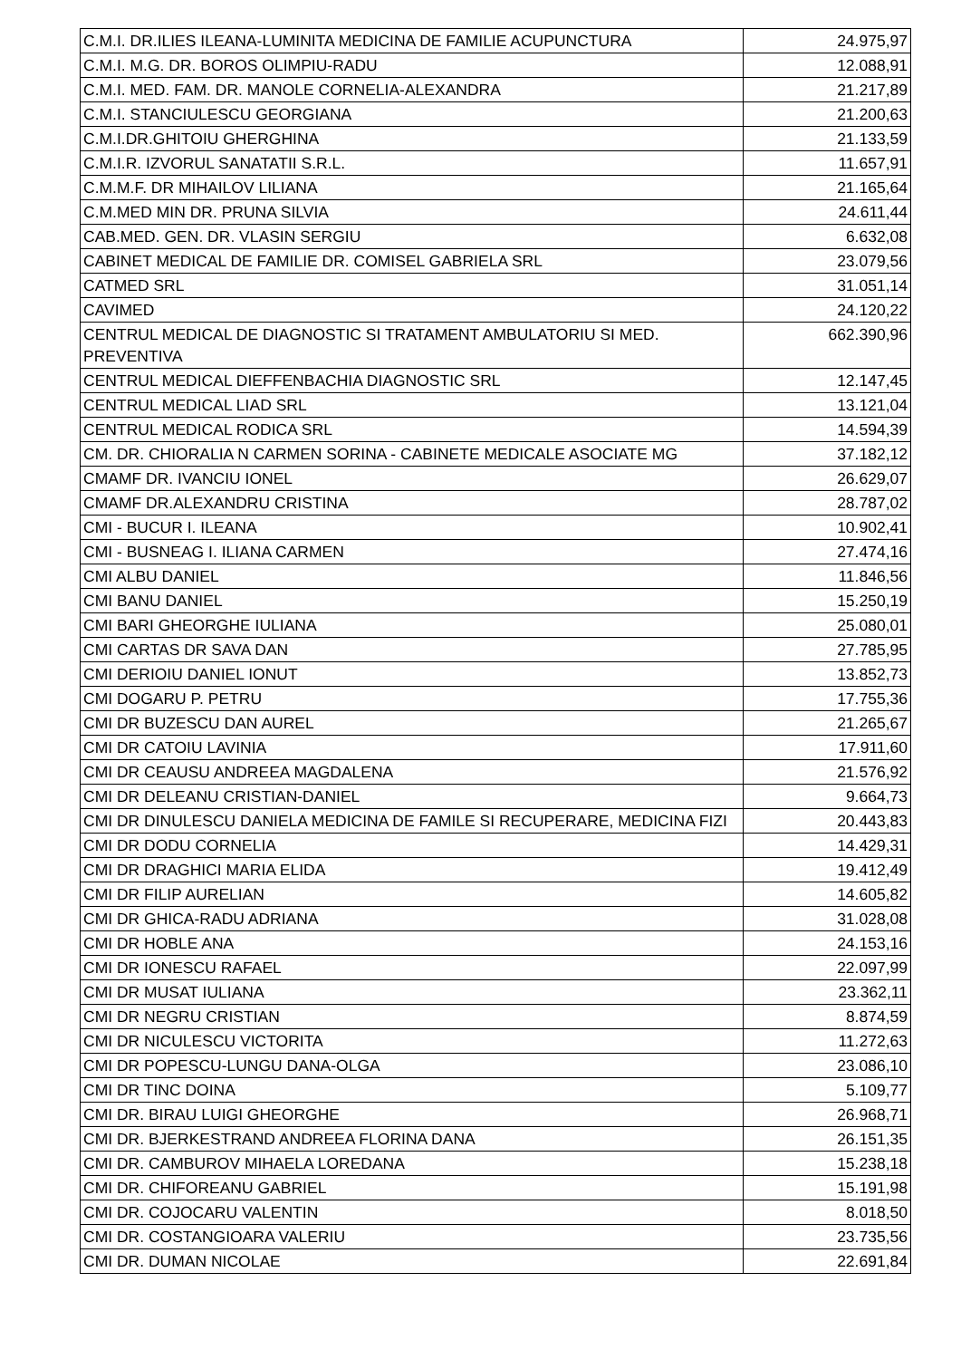| C.M.I. DR.ILIES ILEANA-LUMINITA MEDICINA DE FAMILIE ACUPUNCTURA | 24.975,97 |
| C.M.I. M.G. DR. BOROS OLIMPIU-RADU | 12.088,91 |
| C.M.I. MED. FAM. DR. MANOLE CORNELIA-ALEXANDRA | 21.217,89 |
| C.M.I. STANCIULESCU GEORGIANA | 21.200,63 |
| C.M.I.DR.GHITOIU GHERGHINA | 21.133,59 |
| C.M.I.R. IZVORUL SANATATII S.R.L. | 11.657,91 |
| C.M.M.F. DR MIHAILOV LILIANA | 21.165,64 |
| C.M.MED MIN DR. PRUNA SILVIA | 24.611,44 |
| CAB.MED. GEN. DR. VLASIN SERGIU | 6.632,08 |
| CABINET MEDICAL DE FAMILIE DR. COMISEL GABRIELA SRL | 23.079,56 |
| CATMED SRL | 31.051,14 |
| CAVIMED | 24.120,22 |
| CENTRUL MEDICAL DE DIAGNOSTIC SI TRATAMENT AMBULATORIU SI MED. PREVENTIVA | 662.390,96 |
| CENTRUL MEDICAL DIEFFENBACHIA DIAGNOSTIC SRL | 12.147,45 |
| CENTRUL MEDICAL LIAD SRL | 13.121,04 |
| CENTRUL MEDICAL RODICA SRL | 14.594,39 |
| CM. DR. CHIORALIA N CARMEN SORINA - CABINETE MEDICALE ASOCIATE MG | 37.182,12 |
| CMAMF DR. IVANCIU IONEL | 26.629,07 |
| CMAMF DR.ALEXANDRU CRISTINA | 28.787,02 |
| CMI - BUCUR I. ILEANA | 10.902,41 |
| CMI - BUSNEAG I. ILIANA CARMEN | 27.474,16 |
| CMI ALBU DANIEL | 11.846,56 |
| CMI BANU DANIEL | 15.250,19 |
| CMI BARI GHEORGHE IULIANA | 25.080,01 |
| CMI CARTAS DR SAVA DAN | 27.785,95 |
| CMI DERIOIU DANIEL IONUT | 13.852,73 |
| CMI DOGARU P. PETRU | 17.755,36 |
| CMI DR BUZESCU DAN AUREL | 21.265,67 |
| CMI DR CATOIU LAVINIA | 17.911,60 |
| CMI DR CEAUSU ANDREEA MAGDALENA | 21.576,92 |
| CMI DR DELEANU CRISTIAN-DANIEL | 9.664,73 |
| CMI DR DINULESCU DANIELA MEDICINA DE FAMILE SI RECUPERARE, MEDICINA FIZI | 20.443,83 |
| CMI DR DODU CORNELIA | 14.429,31 |
| CMI DR DRAGHICI MARIA ELIDA | 19.412,49 |
| CMI DR FILIP AURELIAN | 14.605,82 |
| CMI DR GHICA-RADU ADRIANA | 31.028,08 |
| CMI DR HOBLE ANA | 24.153,16 |
| CMI DR IONESCU RAFAEL | 22.097,99 |
| CMI DR MUSAT IULIANA | 23.362,11 |
| CMI DR NEGRU CRISTIAN | 8.874,59 |
| CMI DR NICULESCU VICTORITA | 11.272,63 |
| CMI DR POPESCU-LUNGU DANA-OLGA | 23.086,10 |
| CMI DR TINC DOINA | 5.109,77 |
| CMI DR. BIRAU LUIGI GHEORGHE | 26.968,71 |
| CMI DR. BJERKESTRAND ANDREEA FLORINA DANA | 26.151,35 |
| CMI DR. CAMBUROV MIHAELA LOREDANA | 15.238,18 |
| CMI DR. CHIFOREANU GABRIEL | 15.191,98 |
| CMI DR. COJOCARU VALENTIN | 8.018,50 |
| CMI DR. COSTANGIOARA VALERIU | 23.735,56 |
| CMI DR. DUMAN NICOLAE | 22.691,84 |